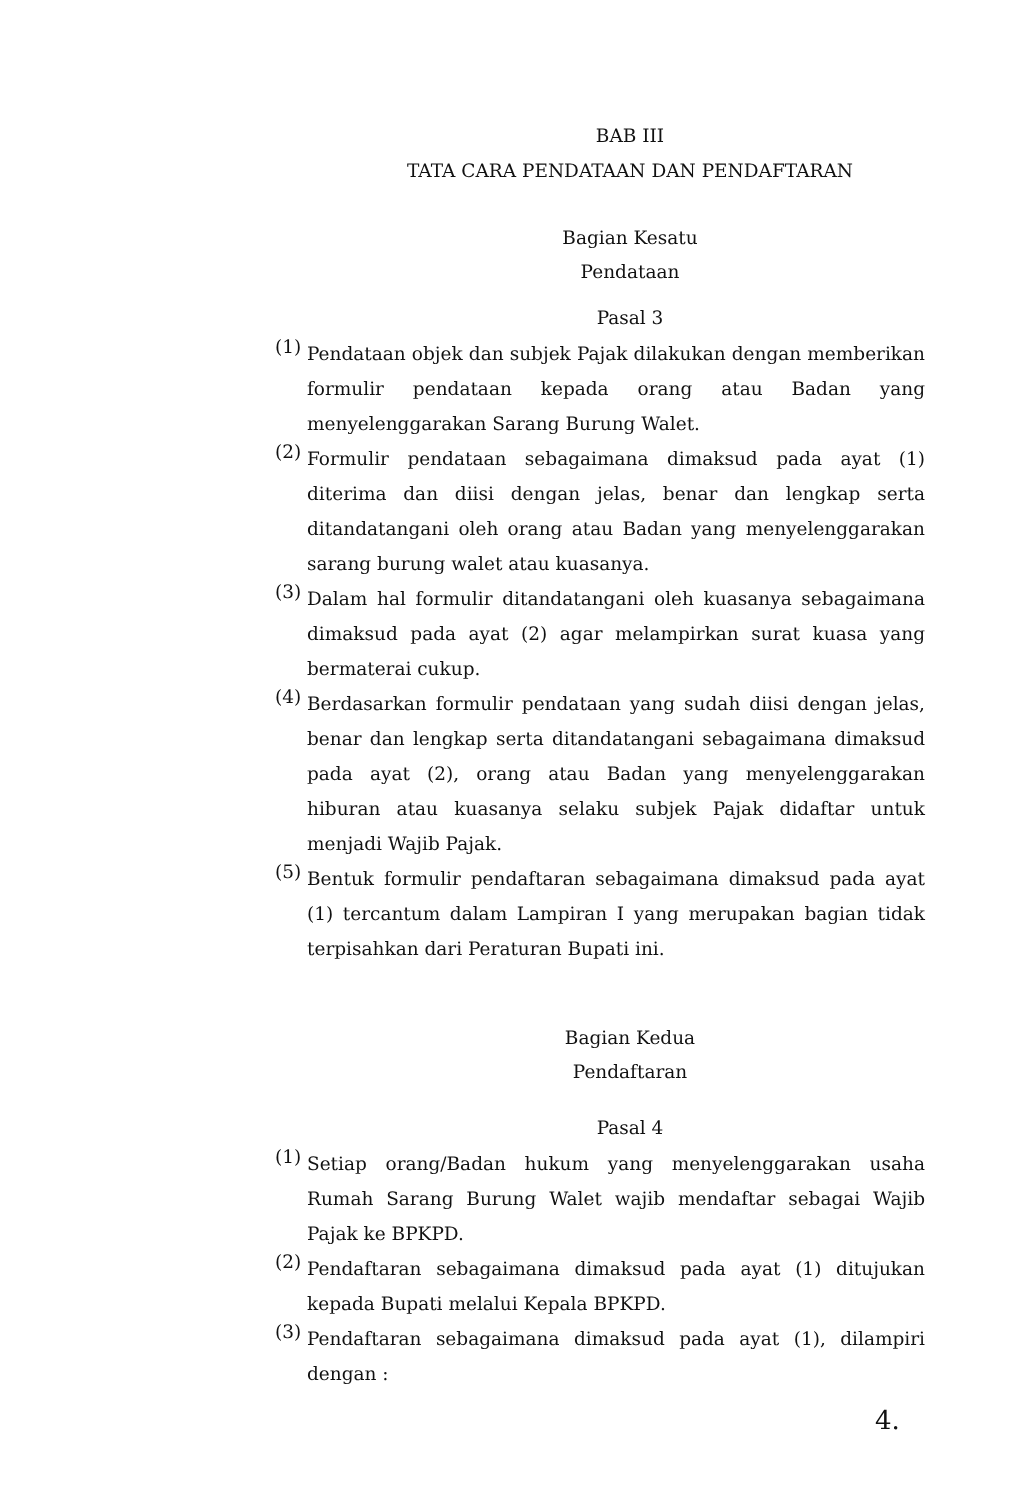BAB III
TATA CARA PENDATAAN DAN PENDAFTARAN
Bagian Kesatu
Pendataan
Pasal 3
(1)
Pendataan objek dan subjek Pajak dilakukan dengan memberikan formulir pendataan kepada orang atau Badan yang menyelenggarakan Sarang Burung Walet.
(2)
Formulir pendataan sebagaimana dimaksud pada ayat (1) diterima dan diisi dengan jelas, benar dan lengkap serta ditandatangani oleh orang atau Badan yang menyelenggarakan sarang burung walet atau kuasanya.
(3)
Dalam hal formulir ditandatangani oleh kuasanya sebagaimana dimaksud pada ayat (2) agar melampirkan surat kuasa yang bermaterai cukup.
(4)
Berdasarkan formulir pendataan yang sudah diisi dengan jelas, benar dan lengkap serta ditandatangani sebagaimana dimaksud pada ayat (2), orang atau Badan yang menyelenggarakan hiburan atau kuasanya selaku subjek Pajak didaftar untuk menjadi Wajib Pajak.
(5)
Bentuk formulir pendaftaran sebagaimana dimaksud pada ayat (1) tercantum dalam Lampiran I yang merupakan bagian tidak terpisahkan dari Peraturan Bupati ini.
Bagian Kedua
Pendaftaran
Pasal 4
(1)
Setiap orang/Badan hukum yang menyelenggarakan usaha Rumah Sarang Burung Walet wajib mendaftar sebagai Wajib Pajak ke BPKPD.
(2)
Pendaftaran sebagaimana dimaksud pada ayat (1) ditujukan kepada Bupati melalui Kepala BPKPD.
(3)
Pendaftaran sebagaimana dimaksud pada ayat (1), dilampiri dengan :
4.